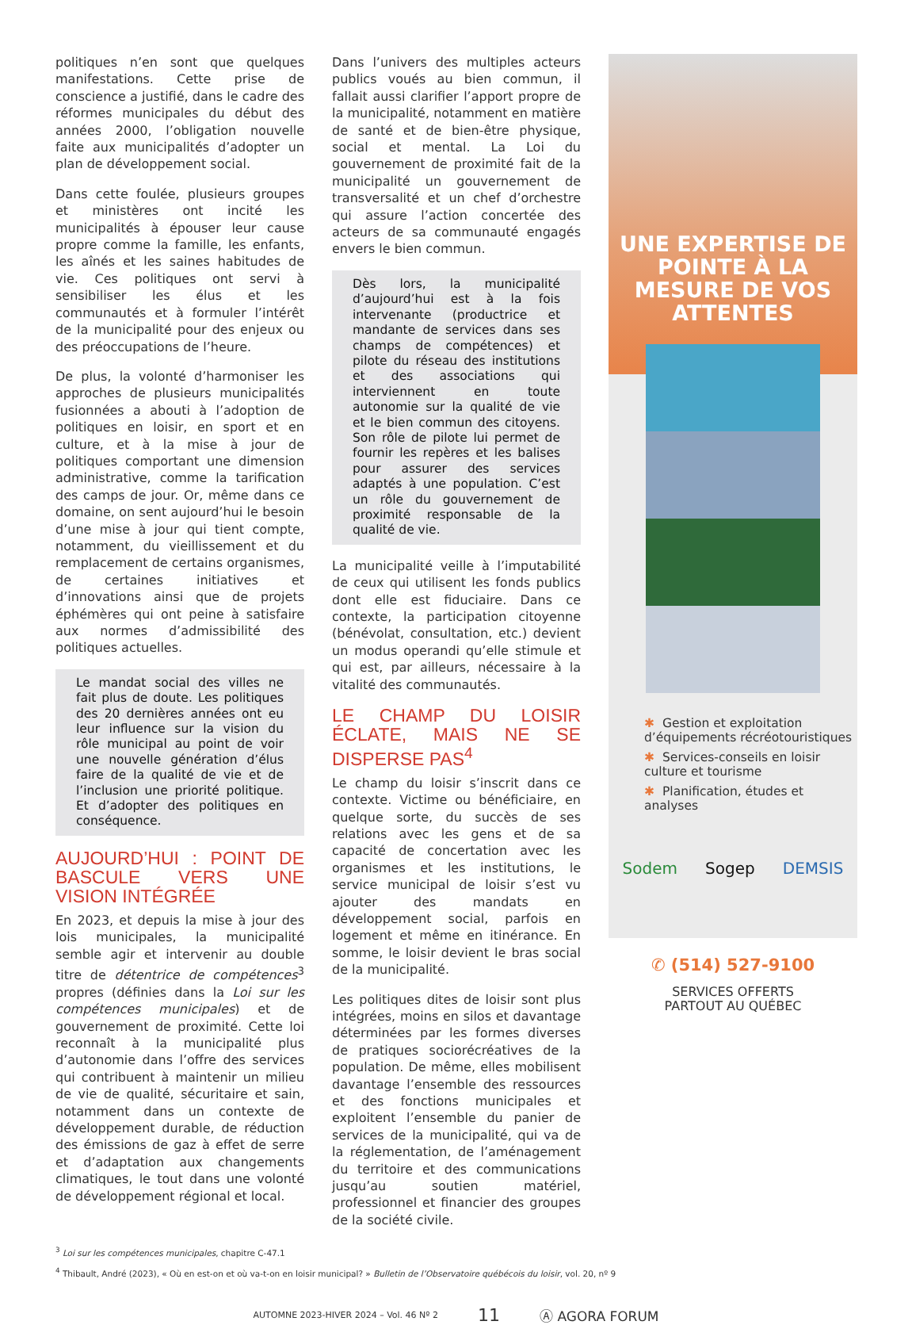politiques n’en sont que quelques manifestations. Cette prise de conscience a justifié, dans le cadre des réformes municipales du début des années 2000, l’obligation nouvelle faite aux municipalités d’adopter un plan de développement social.
Dans cette foulée, plusieurs groupes et ministères ont incité les municipalités à épouser leur cause propre comme la famille, les enfants, les aînés et les saines habitudes de vie. Ces politiques ont servi à sensibiliser les élus et les communautés et à formuler l’intérêt de la municipalité pour des enjeux ou des préoccupations de l’heure.
De plus, la volonté d’harmoniser les approches de plusieurs municipalités fusionnées a abouti à l’adoption de politiques en loisir, en sport et en culture, et à la mise à jour de politiques comportant une dimension administrative, comme la tarification des camps de jour. Or, même dans ce domaine, on sent aujourd’hui le besoin d’une mise à jour qui tient compte, notamment, du vieillissement et du remplacement de certains organismes, de certaines initiatives et d’innovations ainsi que de projets éphémères qui ont peine à satisfaire aux normes d’admissibilité des politiques actuelles.
Le mandat social des villes ne fait plus de doute. Les politiques des 20 dernières années ont eu leur influence sur la vision du rôle municipal au point de voir une nouvelle génération d’élus faire de la qualité de vie et de l’inclusion une priorité politique. Et d’adopter des politiques en conséquence.
AUJOURD’HUI : POINT DE BASCULE VERS UNE VISION INTÉGRÉE
En 2023, et depuis la mise à jour des lois municipales, la municipalité semble agir et intervenir au double titre de détentrice de compétences<sup>3</sup> propres (définies dans la Loi sur les compétences municipales) et de gouvernement de proximité. Cette loi reconnaît à la municipalité plus d’autonomie dans l’offre des services qui contribuent à maintenir un milieu de vie de qualité, sécuritaire et sain, notamment dans un contexte de développement durable, de réduction des émissions de gaz à effet de serre et d’adaptation aux changements climatiques, le tout dans une volonté de développement régional et local.
Dans l’univers des multiples acteurs publics voués au bien commun, il fallait aussi clarifier l’apport propre de la municipalité, notamment en matière de santé et de bien-être physique, social et mental. La Loi du gouvernement de proximité fait de la municipalité un gouvernement de transversalité et un chef d’orchestre qui assure l’action concertée des acteurs de sa communauté engagés envers le bien commun.
Dès lors, la municipalité d’aujourd’hui est à la fois intervenante (productrice et mandante de services dans ses champs de compétences) et pilote du réseau des institutions et des associations qui interviennent en toute autonomie sur la qualité de vie et le bien commun des citoyens. Son rôle de pilote lui permet de fournir les repères et les balises pour assurer des services adaptés à une population. C’est un rôle du gouvernement de proximité responsable de la qualité de vie.
La municipalité veille à l’imputabilité de ceux qui utilisent les fonds publics dont elle est fiduciaire. Dans ce contexte, la participation citoyenne (bénévolat, consultation, etc.) devient un modus operandi qu’elle stimule et qui est, par ailleurs, nécessaire à la vitalité des communautés.
LE CHAMP DU LOISIR ÉCLATE, MAIS NE SE DISPERSE PAS<sup>4</sup>
Le champ du loisir s’inscrit dans ce contexte. Victime ou bénéficiaire, en quelque sorte, du succès de ses relations avec les gens et de sa capacité de concertation avec les organismes et les institutions, le service municipal de loisir s’est vu ajouter des mandats en développement social, parfois en logement et même en itinérance. En somme, le loisir devient le bras social de la municipalité.
Les politiques dites de loisir sont plus intégrées, moins en silos et davantage déterminées par les formes diverses de pratiques sociorécréatives de la population. De même, elles mobilisent davantage l’ensemble des ressources et des fonctions municipales et exploitent l’ensemble du panier de services de la municipalité, qui va de la réglementation, de l’aménagement du territoire et des communications jusqu’au soutien matériel, professionnel et financier des groupes de la société civile.
UNE EXPERTISE DE POINTE À LA MESURE DE VOS ATTENTES
✱ Gestion et exploitation d’équipements récréotouristiques
✱ Services-conseils en loisir culture et tourisme
✱ Planification, études et analyses
Sodem Sogep DEMSIS
✆ (514) 527-9100
SERVICES OFFERTS
PARTOUT AU QUÉBEC
<sup>3</sup> Loi sur les compétences municipales, chapitre C-47.1
<sup>4</sup> Thibault, André (2023), « Où en est-on et où va-t-on en loisir municipal? » Bulletin de l’Observatoire québécois du loisir, vol. 20, nº 9
AUTOMNE 2023-HIVER 2024 – Vol. 46 Nº 2 11 Ⓐ AGORA FORUM